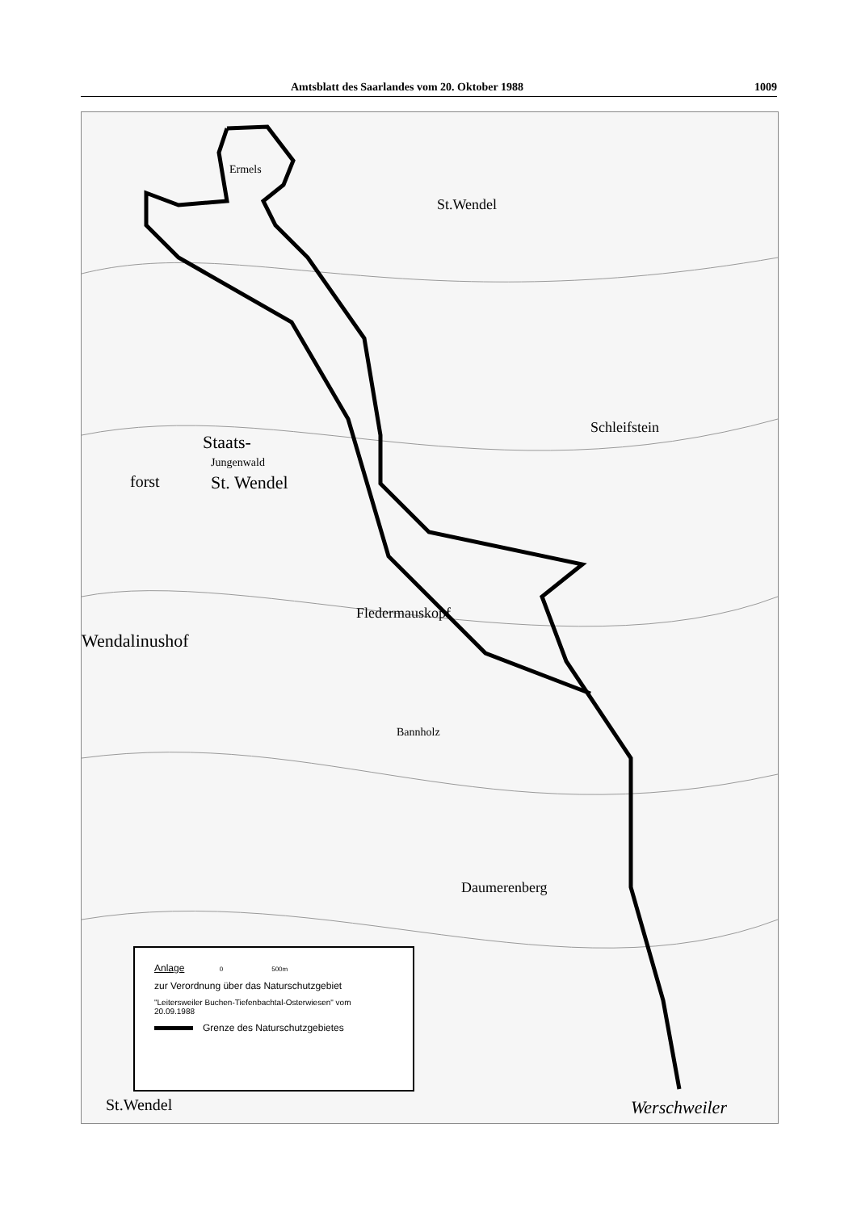Amtsblatt des Saarlandes vom 20. Oktober 1988 1009
St.Wendel
Ermels
Schleifstein
Staats-
Jungenwald
forst St. Wendel
Wendalinushof
Fledermauskopf
Bannholz
Daumerenberg
Werschweiler
St.Wendel
Anlage 0 500m
zur Verordnung über das Naturschutzgebiet
"Leitersweiler Buchen-Tiefenbachtal-Osterwiesen" vom 20.09.1988
Grenze des Naturschutzgebietes